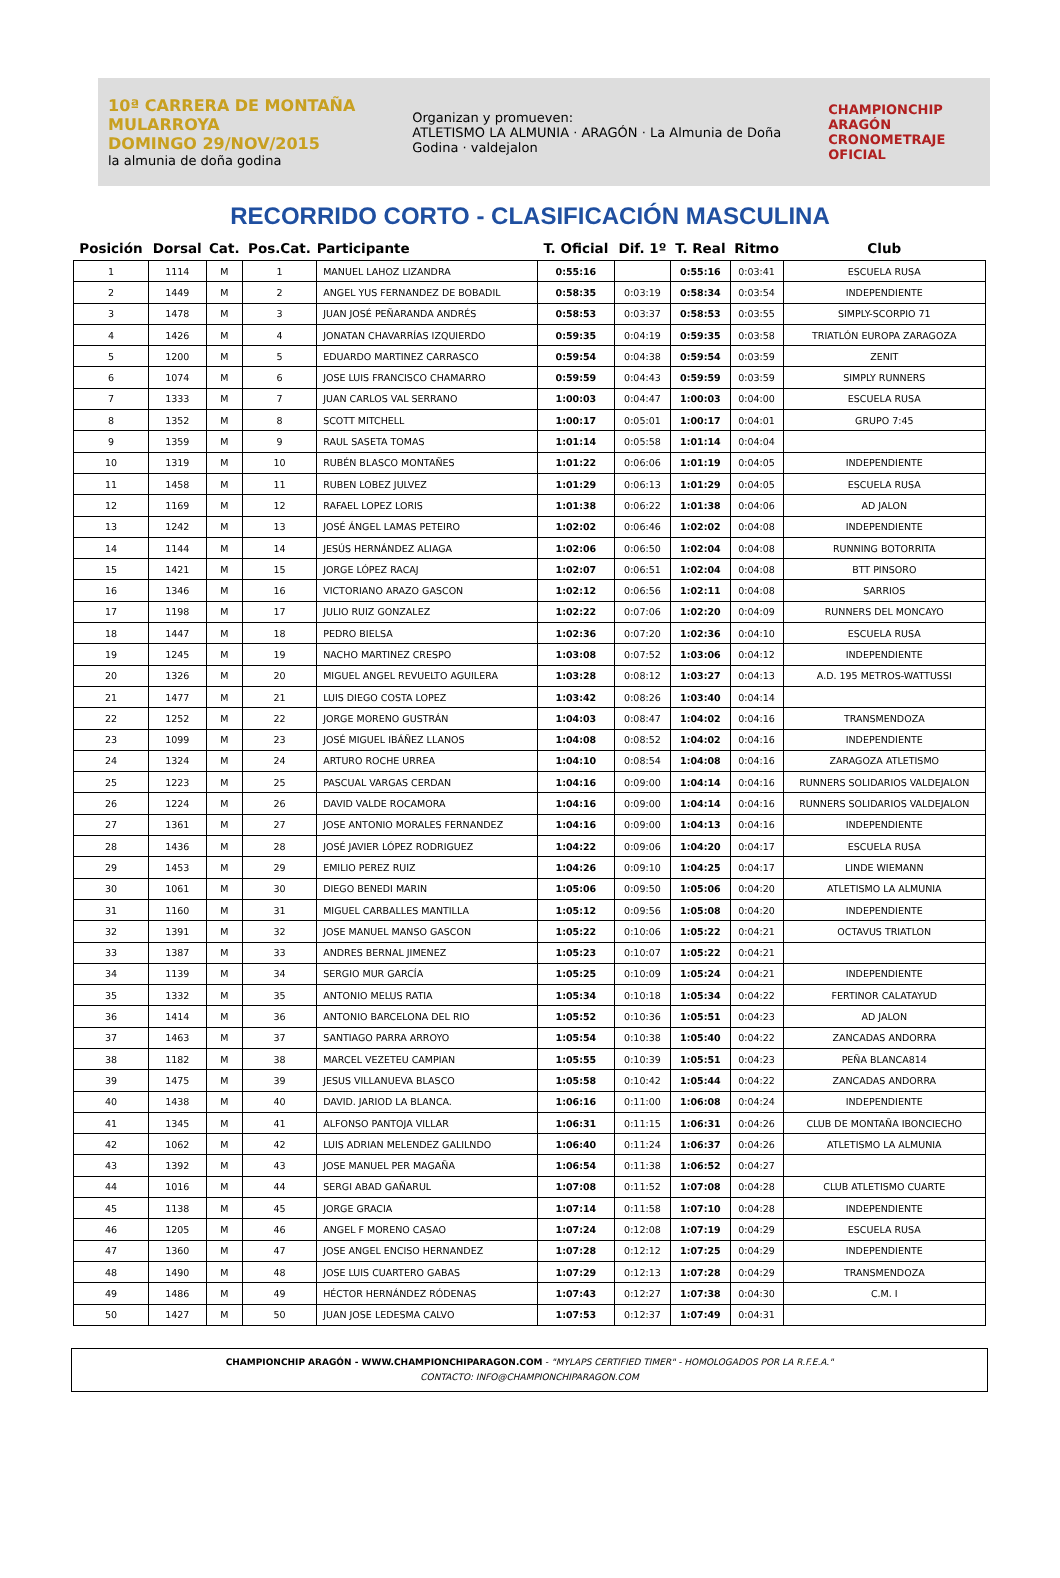10ª CARRERA DE MONTAÑA MULARROYA
DOMINGO 29/NOV/2015
la almunia de doña godina
Organizan y promueven:
ATLETISMO LA ALMUNIA · ARAGÓN · La Almunia de Doña Godina · valdejalon
CHAMPIONCHIP ARAGÓN
CRONOMETRAJE OFICIAL
RECORRIDO CORTO - CLASIFICACIÓN MASCULINA
| Posición | Dorsal | Cat. | Pos.Cat. | Participante | T. Oficial | Dif. 1º | T. Real | Ritmo | Club |
| --- | --- | --- | --- | --- | --- | --- | --- | --- | --- |
| 1 | 1114 | M | 1 | MANUEL LAHOZ LIZANDRA | 0:55:16 | | 0:55:16 | 0:03:41 | ESCUELA RUSA |
| 2 | 1449 | M | 2 | ANGEL YUS FERNANDEZ DE BOBADIL | 0:58:35 | 0:03:19 | 0:58:34 | 0:03:54 | INDEPENDIENTE |
| 3 | 1478 | M | 3 | JUAN JOSÉ PEÑARANDA ANDRÉS | 0:58:53 | 0:03:37 | 0:58:53 | 0:03:55 | SIMPLY-SCORPIO 71 |
| 4 | 1426 | M | 4 | JONATAN CHAVARRÍAS IZQUIERDO | 0:59:35 | 0:04:19 | 0:59:35 | 0:03:58 | TRIATLÓN EUROPA ZARAGOZA |
| 5 | 1200 | M | 5 | EDUARDO MARTINEZ CARRASCO | 0:59:54 | 0:04:38 | 0:59:54 | 0:03:59 | ZENIT |
| 6 | 1074 | M | 6 | JOSE LUIS FRANCISCO CHAMARRO | 0:59:59 | 0:04:43 | 0:59:59 | 0:03:59 | SIMPLY RUNNERS |
| 7 | 1333 | M | 7 | JUAN CARLOS VAL SERRANO | 1:00:03 | 0:04:47 | 1:00:03 | 0:04:00 | ESCUELA RUSA |
| 8 | 1352 | M | 8 | SCOTT MITCHELL | 1:00:17 | 0:05:01 | 1:00:17 | 0:04:01 | GRUPO 7:45 |
| 9 | 1359 | M | 9 | RAUL SASETA TOMAS | 1:01:14 | 0:05:58 | 1:01:14 | 0:04:04 | |
| 10 | 1319 | M | 10 | RUBÉN BLASCO MONTAÑES | 1:01:22 | 0:06:06 | 1:01:19 | 0:04:05 | INDEPENDIENTE |
| 11 | 1458 | M | 11 | RUBEN LOBEZ JULVEZ | 1:01:29 | 0:06:13 | 1:01:29 | 0:04:05 | ESCUELA RUSA |
| 12 | 1169 | M | 12 | RAFAEL LOPEZ LORIS | 1:01:38 | 0:06:22 | 1:01:38 | 0:04:06 | AD JALON |
| 13 | 1242 | M | 13 | JOSÉ ÁNGEL LAMAS PETEIRO | 1:02:02 | 0:06:46 | 1:02:02 | 0:04:08 | INDEPENDIENTE |
| 14 | 1144 | M | 14 | JESÚS HERNÁNDEZ ALIAGA | 1:02:06 | 0:06:50 | 1:02:04 | 0:04:08 | RUNNING BOTORRITA |
| 15 | 1421 | M | 15 | JORGE LÓPEZ RACAJ | 1:02:07 | 0:06:51 | 1:02:04 | 0:04:08 | BTT PINSORO |
| 16 | 1346 | M | 16 | VICTORIANO ARAZO GASCON | 1:02:12 | 0:06:56 | 1:02:11 | 0:04:08 | SARRIOS |
| 17 | 1198 | M | 17 | JULIO RUIZ GONZALEZ | 1:02:22 | 0:07:06 | 1:02:20 | 0:04:09 | RUNNERS DEL MONCAYO |
| 18 | 1447 | M | 18 | PEDRO BIELSA | 1:02:36 | 0:07:20 | 1:02:36 | 0:04:10 | ESCUELA RUSA |
| 19 | 1245 | M | 19 | NACHO MARTINEZ CRESPO | 1:03:08 | 0:07:52 | 1:03:06 | 0:04:12 | INDEPENDIENTE |
| 20 | 1326 | M | 20 | MIGUEL ANGEL REVUELTO AGUILERA | 1:03:28 | 0:08:12 | 1:03:27 | 0:04:13 | A.D. 195 METROS-WATTUSSI |
| 21 | 1477 | M | 21 | LUIS DIEGO COSTA LOPEZ | 1:03:42 | 0:08:26 | 1:03:40 | 0:04:14 | |
| 22 | 1252 | M | 22 | JORGE MORENO GUSTRÁN | 1:04:03 | 0:08:47 | 1:04:02 | 0:04:16 | TRANSMENDOZA |
| 23 | 1099 | M | 23 | JOSÉ MIGUEL IBÁÑEZ LLANOS | 1:04:08 | 0:08:52 | 1:04:02 | 0:04:16 | INDEPENDIENTE |
| 24 | 1324 | M | 24 | ARTURO ROCHE URREA | 1:04:10 | 0:08:54 | 1:04:08 | 0:04:16 | ZARAGOZA ATLETISMO |
| 25 | 1223 | M | 25 | PASCUAL VARGAS CERDAN | 1:04:16 | 0:09:00 | 1:04:14 | 0:04:16 | RUNNERS SOLIDARIOS VALDEJALON |
| 26 | 1224 | M | 26 | DAVID VALDE ROCAMORA | 1:04:16 | 0:09:00 | 1:04:14 | 0:04:16 | RUNNERS SOLIDARIOS VALDEJALON |
| 27 | 1361 | M | 27 | JOSE ANTONIO MORALES FERNANDEZ | 1:04:16 | 0:09:00 | 1:04:13 | 0:04:16 | INDEPENDIENTE |
| 28 | 1436 | M | 28 | JOSÉ JAVIER LÓPEZ RODRIGUEZ | 1:04:22 | 0:09:06 | 1:04:20 | 0:04:17 | ESCUELA RUSA |
| 29 | 1453 | M | 29 | EMILIO PEREZ RUIZ | 1:04:26 | 0:09:10 | 1:04:25 | 0:04:17 | LINDE WIEMANN |
| 30 | 1061 | M | 30 | DIEGO BENEDI MARIN | 1:05:06 | 0:09:50 | 1:05:06 | 0:04:20 | ATLETISMO LA ALMUNIA |
| 31 | 1160 | M | 31 | MIGUEL CARBALLES MANTILLA | 1:05:12 | 0:09:56 | 1:05:08 | 0:04:20 | INDEPENDIENTE |
| 32 | 1391 | M | 32 | JOSE MANUEL MANSO GASCON | 1:05:22 | 0:10:06 | 1:05:22 | 0:04:21 | OCTAVUS TRIATLON |
| 33 | 1387 | M | 33 | ANDRES BERNAL JIMENEZ | 1:05:23 | 0:10:07 | 1:05:22 | 0:04:21 | |
| 34 | 1139 | M | 34 | SERGIO MUR GARCÍA | 1:05:25 | 0:10:09 | 1:05:24 | 0:04:21 | INDEPENDIENTE |
| 35 | 1332 | M | 35 | ANTONIO MELUS RATIA | 1:05:34 | 0:10:18 | 1:05:34 | 0:04:22 | FERTINOR CALATAYUD |
| 36 | 1414 | M | 36 | ANTONIO BARCELONA DEL RIO | 1:05:52 | 0:10:36 | 1:05:51 | 0:04:23 | AD JALON |
| 37 | 1463 | M | 37 | SANTIAGO PARRA ARROYO | 1:05:54 | 0:10:38 | 1:05:40 | 0:04:22 | ZANCADAS ANDORRA |
| 38 | 1182 | M | 38 | MARCEL VEZETEU CAMPIAN | 1:05:55 | 0:10:39 | 1:05:51 | 0:04:23 | PEÑA BLANCA814 |
| 39 | 1475 | M | 39 | JESUS VILLANUEVA BLASCO | 1:05:58 | 0:10:42 | 1:05:44 | 0:04:22 | ZANCADAS ANDORRA |
| 40 | 1438 | M | 40 | DAVID. JARIOD LA BLANCA. | 1:06:16 | 0:11:00 | 1:06:08 | 0:04:24 | INDEPENDIENTE |
| 41 | 1345 | M | 41 | ALFONSO PANTOJA VILLAR | 1:06:31 | 0:11:15 | 1:06:31 | 0:04:26 | CLUB DE MONTAÑA IBONCIECHO |
| 42 | 1062 | M | 42 | LUIS ADRIAN MELENDEZ GALILNDO | 1:06:40 | 0:11:24 | 1:06:37 | 0:04:26 | ATLETISMO LA ALMUNIA |
| 43 | 1392 | M | 43 | JOSE MANUEL PER MAGAÑA | 1:06:54 | 0:11:38 | 1:06:52 | 0:04:27 | |
| 44 | 1016 | M | 44 | SERGI ABAD GAÑARUL | 1:07:08 | 0:11:52 | 1:07:08 | 0:04:28 | CLUB ATLETISMO CUARTE |
| 45 | 1138 | M | 45 | JORGE GRACIA | 1:07:14 | 0:11:58 | 1:07:10 | 0:04:28 | INDEPENDIENTE |
| 46 | 1205 | M | 46 | ANGEL F MORENO CASAO | 1:07:24 | 0:12:08 | 1:07:19 | 0:04:29 | ESCUELA RUSA |
| 47 | 1360 | M | 47 | JOSE ANGEL ENCISO HERNANDEZ | 1:07:28 | 0:12:12 | 1:07:25 | 0:04:29 | INDEPENDIENTE |
| 48 | 1490 | M | 48 | JOSE LUIS CUARTERO GABAS | 1:07:29 | 0:12:13 | 1:07:28 | 0:04:29 | TRANSMENDOZA |
| 49 | 1486 | M | 49 | HÉCTOR HERNÁNDEZ RÓDENAS | 1:07:43 | 0:12:27 | 1:07:38 | 0:04:30 | C.M. I |
| 50 | 1427 | M | 50 | JUAN JOSE LEDESMA CALVO | 1:07:53 | 0:12:37 | 1:07:49 | 0:04:31 | |
CHAMPIONCHIP ARAGÓN - WWW.CHAMPIONCHIPARAGON.COM - "MYLAPS CERTIFIED TIMER" - HOMOLOGADOS POR LA R.F.E.A."
CONTACTO: INFO@CHAMPIONCHIPARAGON.COM